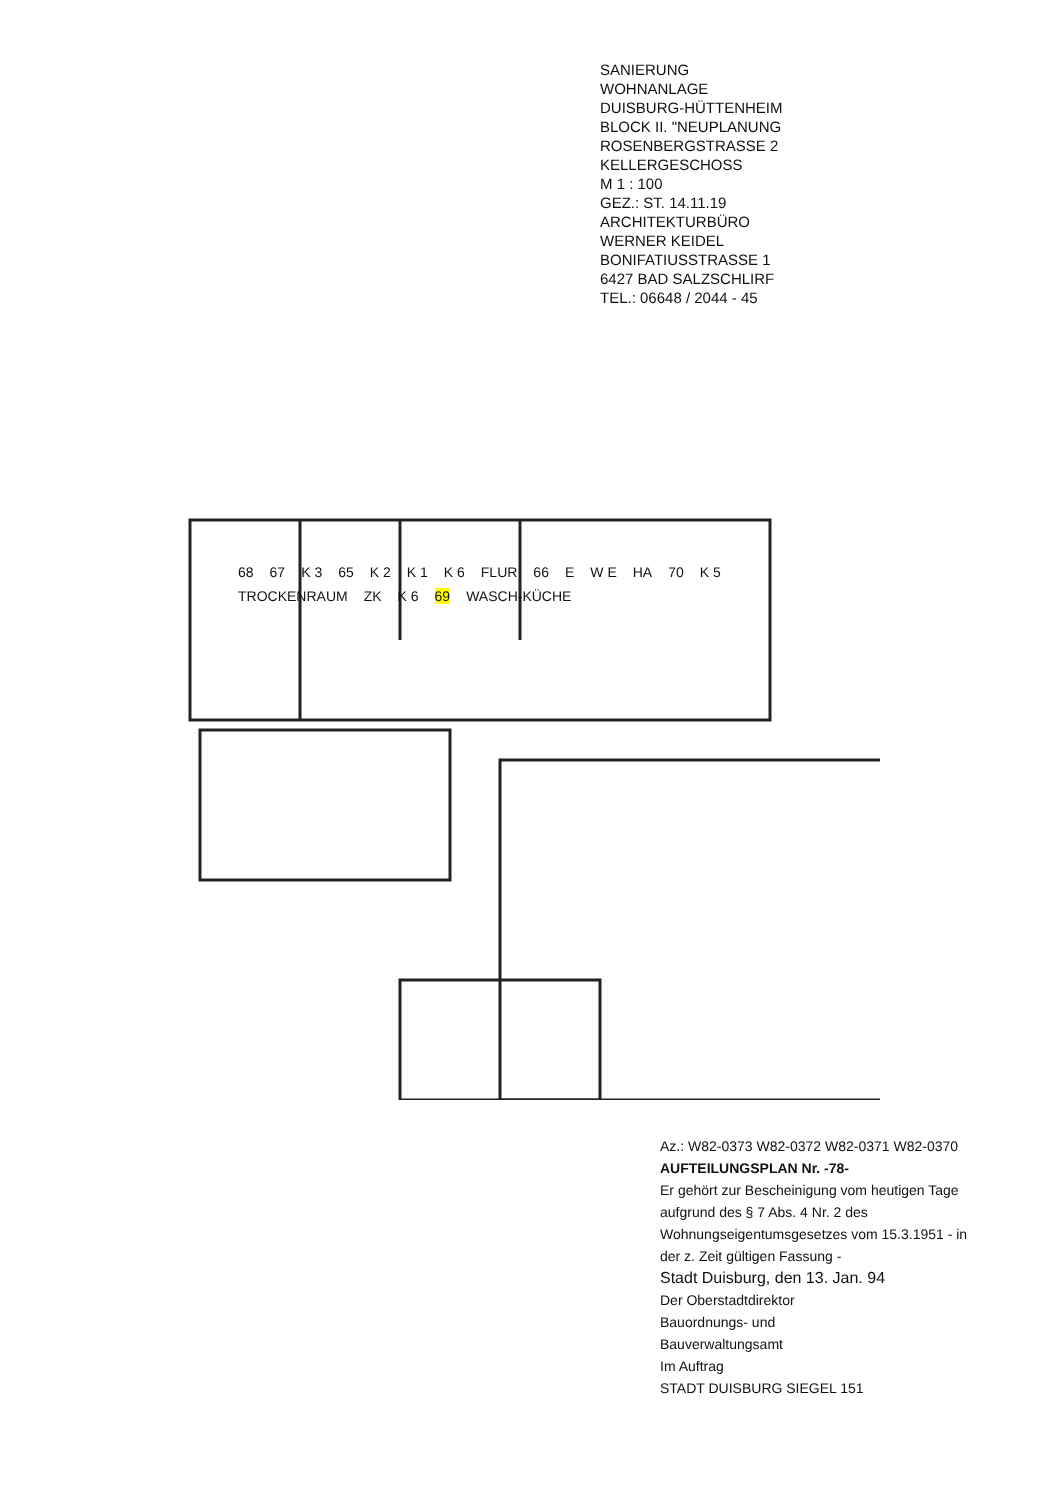SANIERUNG
WOHNANLAGE
DUISBURG-HÜTTENHEIM
BLOCK II. "NEUPLANUNG
ROSENBERGSTRASSE 2
KELLERGESCHOSS
M 1 : 100
GEZ.: ST. 14.11.19
ARCHITEKTURBÜRO
WERNER KEIDEL
BONIFATIUSSTRASSE 1
6427 BAD SALZSCHLIRF
TEL.: 06648 / 2044 - 45
68 67 K 3 65 K 2 K 1 K 6 FLUR 66 E W E HA 70 K 5 TROCKENRAUM ZK K 6 69 WASCH-KÜCHE
Az.: W82-0373 W82-0372 W82-0371 W82-0370
AUFTEILUNGSPLAN Nr. -78-
Er gehört zur Bescheinigung vom heutigen Tage aufgrund des § 7 Abs. 4 Nr. 2 des Wohnungseigentumsgesetzes vom 15.3.1951 - in der z. Zeit gültigen Fassung -
Stadt Duisburg, den 13. Jan. 94
Der Oberstadtdirektor
Bauordnungs- und
Bauverwaltungsamt
Im Auftrag
STADT DUISBURG SIEGEL 151